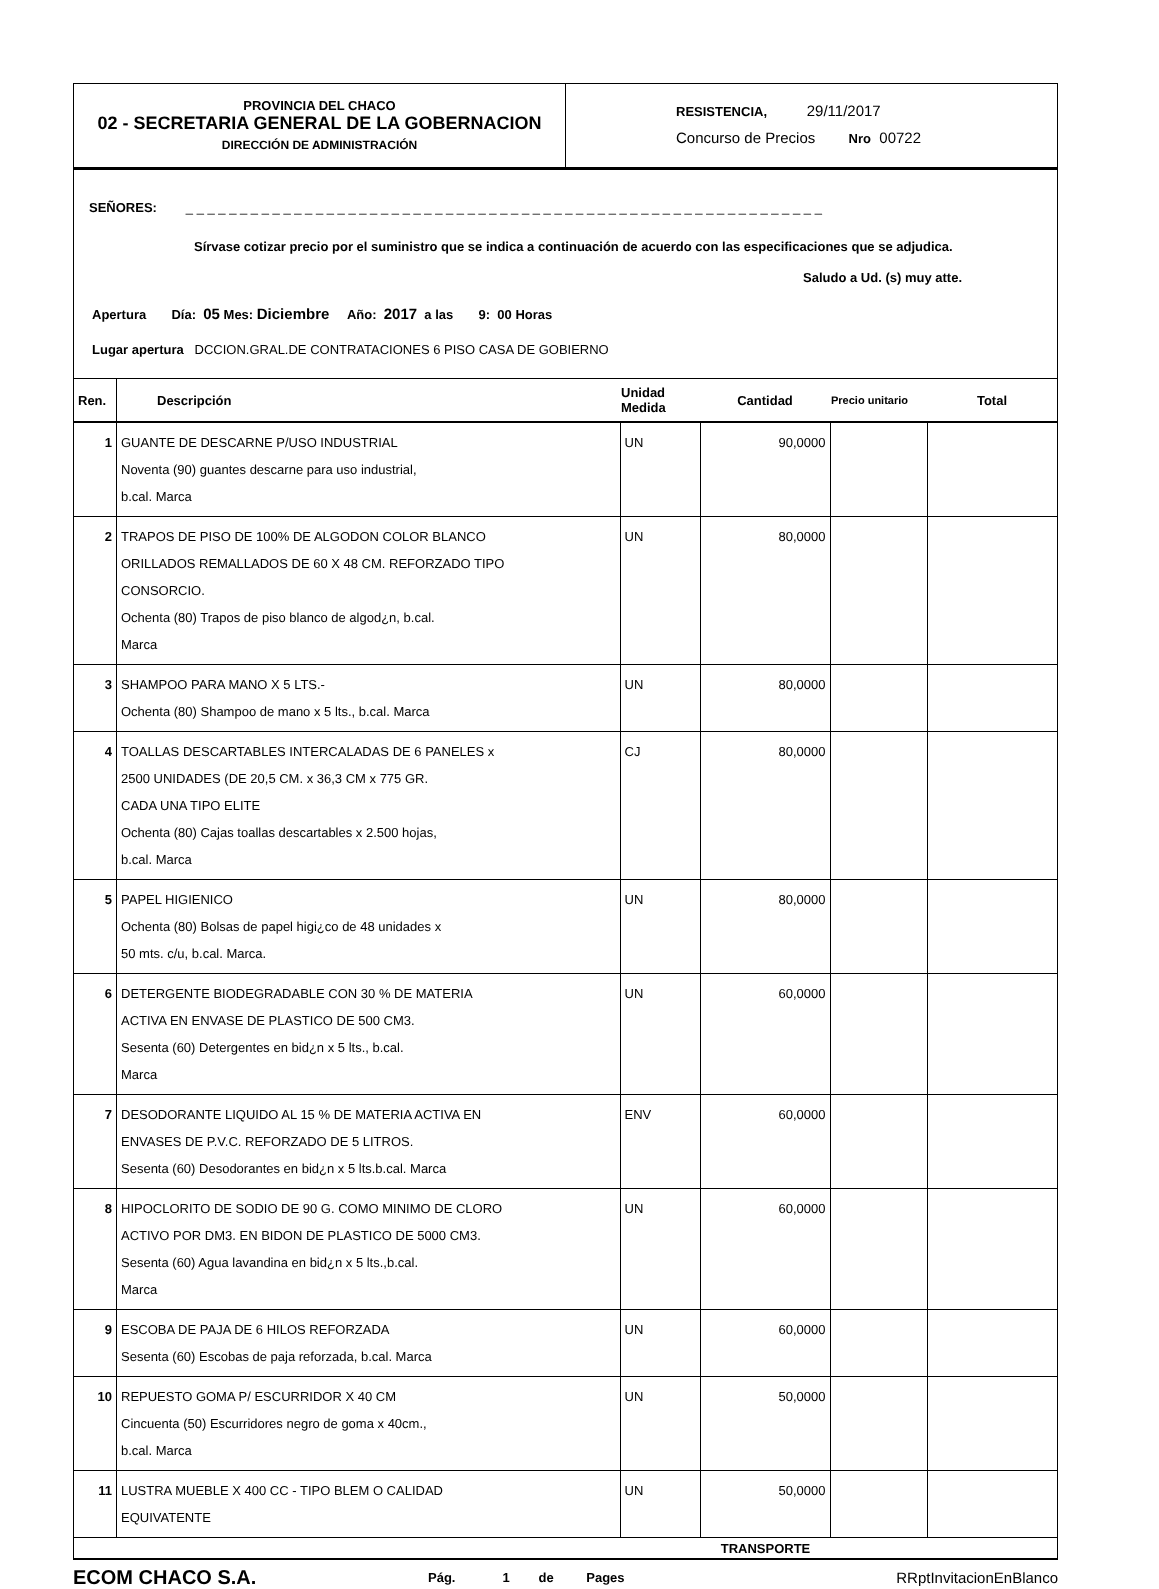PROVINCIA DEL CHACO
02 - SECRETARIA GENERAL DE LA GOBERNACION
DIRECCIÓN DE ADMINISTRACIÓN
RESISTENCIA, 29/11/2017
Concurso de Precios Nro 00722
SEÑORES: _ _ _ _ _ _ _ _ _ _ _ _ _ _ _ _ _ _ _ _ _ _ _ _ _ _ _ _ _ _ _ _ _ _ _ _ _ _ _ _ _ _ _ _ _ _ _ _ _ _ _ _ _ _ _ _ _ _ _
Sírvase cotizar precio por el suministro que se indica a continuación de acuerdo con las especificaciones que se adjudica.
Saludo a Ud. (s) muy atte.
Apertura Día: 05 Mes: Diciembre Año: 2017 a las 9: 00 Horas
Lugar apertura DCCION.GRAL.DE CONTRATACIONES 6 PISO CASA DE GOBIERNO
| Ren. | Descripción | Unidad Medida | Cantidad | Precio unitario | Total |
| --- | --- | --- | --- | --- | --- |
| 1 | GUANTE DE DESCARNE P/USO INDUSTRIAL Noventa (90) guantes descarne para uso industrial, b.cal. Marca | UN | 90,0000 | | |
| 2 | TRAPOS DE PISO DE 100% DE ALGODON COLOR BLANCO ORILLADOS REMALLADOS DE 60 X 48 CM. REFORZADO TIPO CONSORCIO. Ochenta (80) Trapos de piso blanco de algod¿n, b.cal. Marca | UN | 80,0000 | | |
| 3 | SHAMPOO PARA MANO X 5 LTS.- Ochenta (80) Shampoo de mano x 5 lts., b.cal. Marca | UN | 80,0000 | | |
| 4 | TOALLAS DESCARTABLES INTERCALADAS DE 6 PANELES x 2500 UNIDADES (DE 20,5 CM. x 36,3 CM x 775 GR. CADA UNA TIPO ELITE Ochenta (80) Cajas toallas descartables x 2.500 hojas, b.cal. Marca | CJ | 80,0000 | | |
| 5 | PAPEL HIGIENICO Ochenta (80) Bolsas de papel higi¿co de 48 unidades x 50 mts. c/u, b.cal. Marca. | UN | 80,0000 | | |
| 6 | DETERGENTE BIODEGRADABLE CON 30 % DE MATERIA ACTIVA EN ENVASE DE PLASTICO DE 500 CM3. Sesenta (60) Detergentes en bid¿n x 5 lts., b.cal. Marca | UN | 60,0000 | | |
| 7 | DESODORANTE LIQUIDO AL 15 % DE MATERIA ACTIVA EN ENVASES DE P.V.C. REFORZADO DE 5 LITROS. Sesenta (60) Desodorantes en bid¿n x 5 lts.b.cal. Marca | ENV | 60,0000 | | |
| 8 | HIPOCLORITO DE SODIO DE 90 G. COMO MINIMO DE CLORO ACTIVO POR DM3. EN BIDON DE PLASTICO DE 5000 CM3. Sesenta (60) Agua lavandina en bid¿n x 5 lts.,b.cal. Marca | UN | 60,0000 | | |
| 9 | ESCOBA DE PAJA DE 6 HILOS REFORZADA Sesenta (60) Escobas de paja reforzada, b.cal. Marca | UN | 60,0000 | | |
| 10 | REPUESTO GOMA P/ ESCURRIDOR X 40 CM Cincuenta (50) Escurridores negro de goma x 40cm., b.cal. Marca | UN | 50,0000 | | |
| 11 | LUSTRA MUEBLE X 400 CC - TIPO BLEM O CALIDAD EQUIVATENTE | UN | 50,0000 | | |
| TRANSPORTE | | | | | |
ECOM CHACO S.A. Pág. 1 de Pages RRptInvitacionEnBlanco